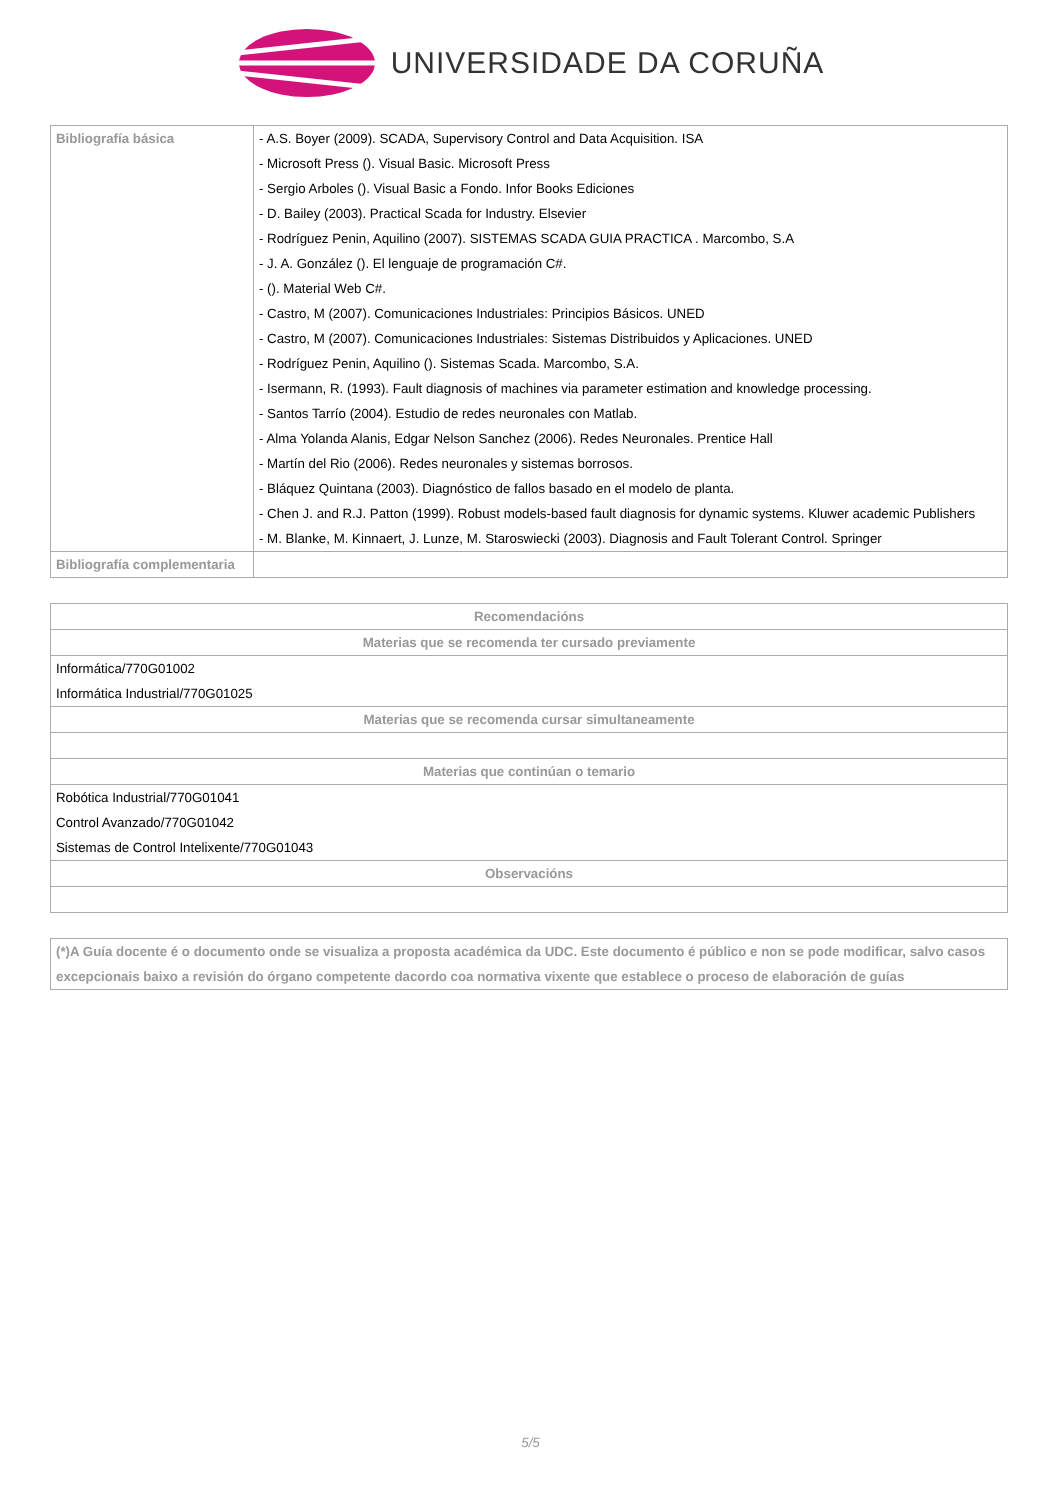UNIVERSIDADE DA CORUÑA
| Bibliografía básica | - A.S. Boyer (2009). SCADA, Supervisory Control and Data Acquisition. ISA - Microsoft Press (). Visual Basic. Microsoft Press - Sergio Arboles (). Visual Basic a Fondo. Infor Books Ediciones - D. Bailey (2003). Practical Scada for Industry. Elsevier - Rodríguez Penin, Aquilino (2007). SISTEMAS SCADA GUIA PRACTICA . Marcombo, S.A - J. A. González (). El lenguaje de programación C#. - (). Material Web C#. - Castro, M (2007). Comunicaciones Industriales: Principios Básicos. UNED - Castro, M (2007). Comunicaciones Industriales: Sistemas Distribuidos y Aplicaciones. UNED - Rodríguez Penin, Aquilino (). Sistemas Scada. Marcombo, S.A. - Isermann, R. (1993). Fault diagnosis of machines via parameter estimation and knowledge processing. - Santos Tarrío (2004). Estudio de redes neuronales con Matlab. - Alma Yolanda Alanis, Edgar Nelson Sanchez (2006). Redes Neuronales. Prentice Hall - Martín del Rio (2006). Redes neuronales y sistemas borrosos. - Bláquez Quintana (2003). Diagnóstico de fallos basado en el modelo de planta. - Chen J. and R.J. Patton (1999). Robust models-based fault diagnosis for dynamic systems. Kluwer academic Publishers - M. Blanke, M. Kinnaert, J. Lunze, M. Staroswiecki (2003). Diagnosis and Fault Tolerant Control. Springer |
| Bibliografía complementaria | |
| Recomendacións |
| --- |
| Materias que se recomenda ter cursado previamente |
| Informática/770G01002 Informática Industrial/770G01025 |
| Materias que se recomenda cursar simultaneamente |
| Materias que continúan o temario |
| Robótica Industrial/770G01041 Control Avanzado/770G01042 Sistemas de Control Intelixente/770G01043 |
| Observacións |
(*)A Guía docente é o documento onde se visualiza a proposta académica da UDC. Este documento é público e non se pode modificar, salvo casos excepcionais baixo a revisión do órgano competente dacordo coa normativa vixente que establece o proceso de elaboración de guías
5/5